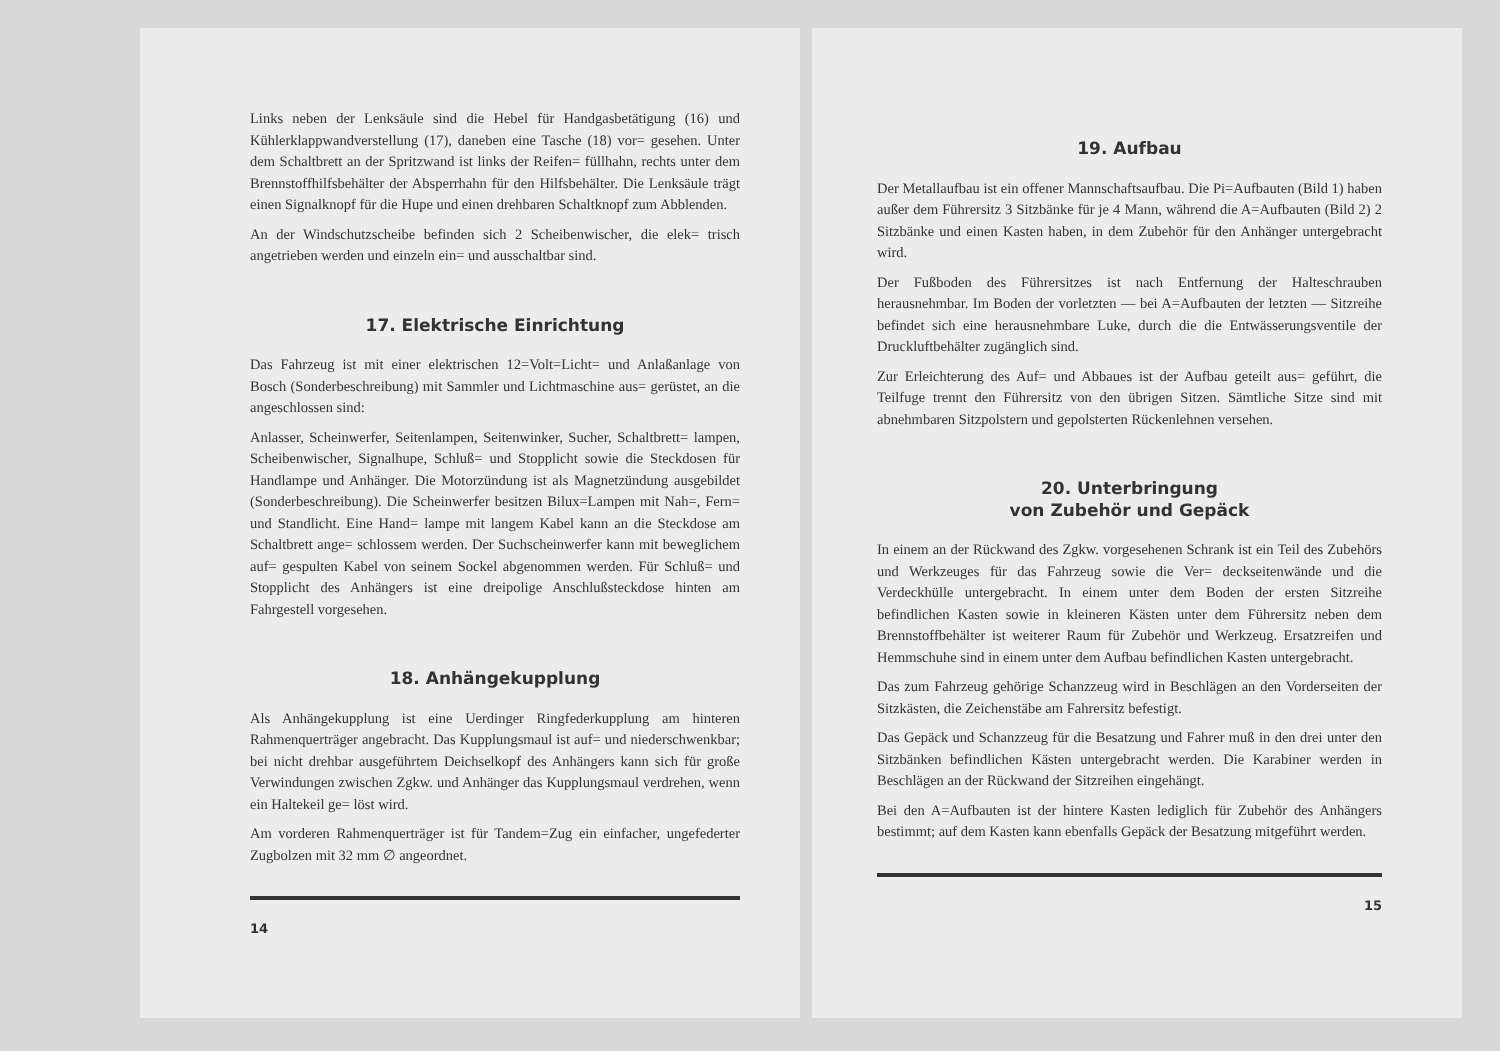Links neben der Lenksäule sind die Hebel für Handgasbetätigung (16) und Kühlerklappwandverstellung (17), daneben eine Tasche (18) vor= gesehen. Unter dem Schaltbrett an der Spritzwand ist links der Reifen= füllhahn, rechts unter dem Brennstoffhilfsbehälter der Absperrhahn für den Hilfsbehälter. Die Lenksäule trägt einen Signalknopf für die Hupe und einen drehbaren Schaltknopf zum Abblenden.
An der Windschutzscheibe befinden sich 2 Scheibenwischer, die elek= trisch angetrieben werden und einzeln ein= und ausschaltbar sind.
17. Elektrische Einrichtung
Das Fahrzeug ist mit einer elektrischen 12=Volt=Licht= und Anlaßanlage von Bosch (Sonderbeschreibung) mit Sammler und Lichtmaschine aus= gerüstet, an die angeschlossen sind:
Anlasser, Scheinwerfer, Seitenlampen, Seitenwinker, Sucher, Schaltbrett= lampen, Scheibenwischer, Signalhupe, Schluß= und Stopplicht sowie die Steckdosen für Handlampe und Anhänger. Die Motorzündung ist als Magnetzündung ausgebildet (Sonderbeschreibung). Die Scheinwerfer besitzen Bilux=Lampen mit Nah=, Fern= und Standlicht. Eine Hand= lampe mit langem Kabel kann an die Steckdose am Schaltbrett ange= schlossem werden. Der Suchscheinwerfer kann mit beweglichem auf= gespulten Kabel von seinem Sockel abgenommen werden. Für Schluß= und Stopplicht des Anhängers ist eine dreipolige Anschlußsteckdose hinten am Fahrgestell vorgesehen.
18. Anhängekupplung
Als Anhängekupplung ist eine Uerdinger Ringfederkupplung am hinteren Rahmenquerträger angebracht. Das Kupplungsmaul ist auf= und niederschwenkbar; bei nicht drehbar ausgeführtem Deichselkopf des Anhängers kann sich für große Verwindungen zwischen Zgkw. und Anhänger das Kupplungsmaul verdrehen, wenn ein Haltekeil ge= löst wird.
Am vorderen Rahmenquerträger ist für Tandem=Zug ein einfacher, ungefederter Zugbolzen mit 32 mm ∅ angeordnet.
14
19. Aufbau
Der Metallaufbau ist ein offener Mannschaftsaufbau. Die Pi=Aufbauten (Bild 1) haben außer dem Führersitz 3 Sitzbänke für je 4 Mann, während die A=Aufbauten (Bild 2) 2 Sitzbänke und einen Kasten haben, in dem Zubehör für den Anhänger untergebracht wird.
Der Fußboden des Führersitzes ist nach Entfernung der Halteschrauben herausnehmbar. Im Boden der vorletzten — bei A=Aufbauten der letzten — Sitzreihe befindet sich eine herausnehmbare Luke, durch die die Entwässerungsventile der Druckluftbehälter zugänglich sind.
Zur Erleichterung des Auf= und Abbaues ist der Aufbau geteilt aus= geführt, die Teilfuge trennt den Führersitz von den übrigen Sitzen. Sämtliche Sitze sind mit abnehmbaren Sitzpolstern und gepolsterten Rückenlehnen versehen.
20. Unterbringung
von Zubehör und Gepäck
In einem an der Rückwand des Zgkw. vorgesehenen Schrank ist ein Teil des Zubehörs und Werkzeuges für das Fahrzeug sowie die Ver= deckseitenwände und die Verdeckhülle untergebracht. In einem unter dem Boden der ersten Sitzreihe befindlichen Kasten sowie in kleineren Kästen unter dem Führersitz neben dem Brennstoffbehälter ist weiterer Raum für Zubehör und Werkzeug. Ersatzreifen und Hemmschuhe sind in einem unter dem Aufbau befindlichen Kasten untergebracht.
Das zum Fahrzeug gehörige Schanzzeug wird in Beschlägen an den Vorderseiten der Sitzkästen, die Zeichenstäbe am Fahrersitz befestigt.
Das Gepäck und Schanzzeug für die Besatzung und Fahrer muß in den drei unter den Sitzbänken befindlichen Kästen untergebracht werden. Die Karabiner werden in Beschlägen an der Rückwand der Sitzreihen eingehängt.
Bei den A=Aufbauten ist der hintere Kasten lediglich für Zubehör des Anhängers bestimmt; auf dem Kasten kann ebenfalls Gepäck der Besatzung mitgeführt werden.
15